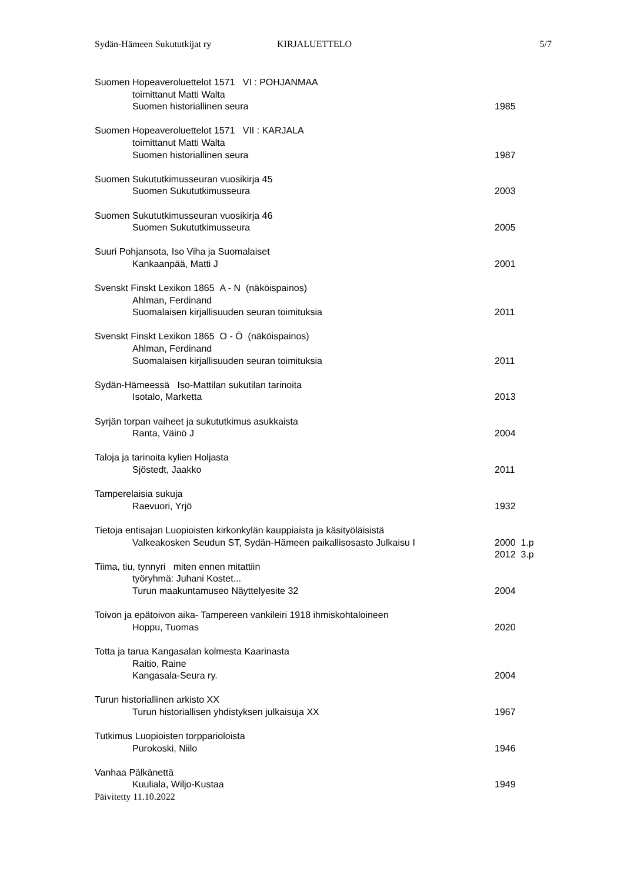Sydän-Hämeen Sukututkijat ry KIRJALUETTELO 5/7
Suomen Hopeaveroluettelot 1571 VI : POHJANMAA
toimittanut Matti Walta
Suomen historiallinen seura 1985
Suomen Hopeaveroluettelot 1571 VII : KARJALA
toimittanut Matti Walta
Suomen historiallinen seura 1987
Suomen Sukututkimusseuran vuosikirja 45
Suomen Sukututkimusseura 2003
Suomen Sukututkimusseuran vuosikirja 46
Suomen Sukututkimusseura 2005
Suuri Pohjansota, Iso Viha ja Suomalaiset
Kankaanpää, Matti J 2001
Svenskt Finskt Lexikon 1865 A - N (näköispainos)
Ahlman, Ferdinand
Suomalaisen kirjallisuuden seuran toimituksia 2011
Svenskt Finskt Lexikon 1865 O - Ö (näköispainos)
Ahlman, Ferdinand
Suomalaisen kirjallisuuden seuran toimituksia 2011
Sydän-Hämeessä Iso-Mattilan sukutilan tarinoita
Isotalo, Marketta 2013
Syrjän torpan vaiheet ja sukututkimus asukkaista
Ranta, Väinö J 2004
Taloja ja tarinoita kylien Holjasta
Sjöstedt, Jaakko 2011
Tamperelaisia sukuja
Raevuori, Yrjö 1932
Tietoja entisajan Luopioisten kirkonkylän kauppiaista ja käsityöläisistä
Valkeakosken Seudun ST, Sydän-Hämeen paikallisosasto Julkaisu I 2000 1.p
2012 3.p
Tiima, tiu, tynnyri miten ennen mitattiin
työryhmä: Juhani Kostet...
Turun maakuntamuseo Näyttelyesite 32 2004
Toivon ja epätoivon aika- Tampereen vankileiri 1918 ihmiskohtaloineen
Hoppu, Tuomas 2020
Totta ja tarua Kangasalan kolmesta Kaarinasta
Raitio, Raine
Kangasala-Seura ry. 2004
Turun historiallinen arkisto XX
Turun historiallisen yhdistyksen julkaisuja XX 1967
Tutkimus Luopioisten torppariolois­ta
Purokoski, Niilo 1946
Vanhaa Pälkänettä
Kuuliala, Wiljo-Kustaa 1949
Päivitetty 11.10.2022